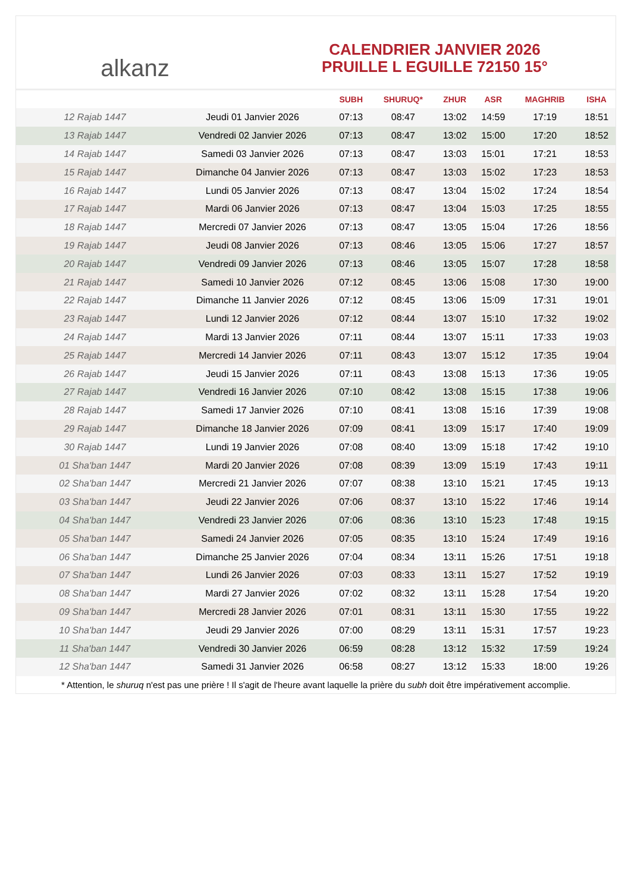alkanz
CALENDRIER JANVIER 2026
PRUILLE L EGUILLE 72150 15°
| | | SUBH | SHURUQ* | ZHUR | ASR | MAGHRIB | ISHA |
| --- | --- | --- | --- | --- | --- | --- | --- |
| 12 Rajab 1447 | Jeudi 01 Janvier 2026 | 07:13 | 08:47 | 13:02 | 14:59 | 17:19 | 18:51 |
| 13 Rajab 1447 | Vendredi 02 Janvier 2026 | 07:13 | 08:47 | 13:02 | 15:00 | 17:20 | 18:52 |
| 14 Rajab 1447 | Samedi 03 Janvier 2026 | 07:13 | 08:47 | 13:03 | 15:01 | 17:21 | 18:53 |
| 15 Rajab 1447 | Dimanche 04 Janvier 2026 | 07:13 | 08:47 | 13:03 | 15:02 | 17:23 | 18:53 |
| 16 Rajab 1447 | Lundi 05 Janvier 2026 | 07:13 | 08:47 | 13:04 | 15:02 | 17:24 | 18:54 |
| 17 Rajab 1447 | Mardi 06 Janvier 2026 | 07:13 | 08:47 | 13:04 | 15:03 | 17:25 | 18:55 |
| 18 Rajab 1447 | Mercredi 07 Janvier 2026 | 07:13 | 08:47 | 13:05 | 15:04 | 17:26 | 18:56 |
| 19 Rajab 1447 | Jeudi 08 Janvier 2026 | 07:13 | 08:46 | 13:05 | 15:06 | 17:27 | 18:57 |
| 20 Rajab 1447 | Vendredi 09 Janvier 2026 | 07:13 | 08:46 | 13:05 | 15:07 | 17:28 | 18:58 |
| 21 Rajab 1447 | Samedi 10 Janvier 2026 | 07:12 | 08:45 | 13:06 | 15:08 | 17:30 | 19:00 |
| 22 Rajab 1447 | Dimanche 11 Janvier 2026 | 07:12 | 08:45 | 13:06 | 15:09 | 17:31 | 19:01 |
| 23 Rajab 1447 | Lundi 12 Janvier 2026 | 07:12 | 08:44 | 13:07 | 15:10 | 17:32 | 19:02 |
| 24 Rajab 1447 | Mardi 13 Janvier 2026 | 07:11 | 08:44 | 13:07 | 15:11 | 17:33 | 19:03 |
| 25 Rajab 1447 | Mercredi 14 Janvier 2026 | 07:11 | 08:43 | 13:07 | 15:12 | 17:35 | 19:04 |
| 26 Rajab 1447 | Jeudi 15 Janvier 2026 | 07:11 | 08:43 | 13:08 | 15:13 | 17:36 | 19:05 |
| 27 Rajab 1447 | Vendredi 16 Janvier 2026 | 07:10 | 08:42 | 13:08 | 15:15 | 17:38 | 19:06 |
| 28 Rajab 1447 | Samedi 17 Janvier 2026 | 07:10 | 08:41 | 13:08 | 15:16 | 17:39 | 19:08 |
| 29 Rajab 1447 | Dimanche 18 Janvier 2026 | 07:09 | 08:41 | 13:09 | 15:17 | 17:40 | 19:09 |
| 30 Rajab 1447 | Lundi 19 Janvier 2026 | 07:08 | 08:40 | 13:09 | 15:18 | 17:42 | 19:10 |
| 01 Sha'ban 1447 | Mardi 20 Janvier 2026 | 07:08 | 08:39 | 13:09 | 15:19 | 17:43 | 19:11 |
| 02 Sha'ban 1447 | Mercredi 21 Janvier 2026 | 07:07 | 08:38 | 13:10 | 15:21 | 17:45 | 19:13 |
| 03 Sha'ban 1447 | Jeudi 22 Janvier 2026 | 07:06 | 08:37 | 13:10 | 15:22 | 17:46 | 19:14 |
| 04 Sha'ban 1447 | Vendredi 23 Janvier 2026 | 07:06 | 08:36 | 13:10 | 15:23 | 17:48 | 19:15 |
| 05 Sha'ban 1447 | Samedi 24 Janvier 2026 | 07:05 | 08:35 | 13:10 | 15:24 | 17:49 | 19:16 |
| 06 Sha'ban 1447 | Dimanche 25 Janvier 2026 | 07:04 | 08:34 | 13:11 | 15:26 | 17:51 | 19:18 |
| 07 Sha'ban 1447 | Lundi 26 Janvier 2026 | 07:03 | 08:33 | 13:11 | 15:27 | 17:52 | 19:19 |
| 08 Sha'ban 1447 | Mardi 27 Janvier 2026 | 07:02 | 08:32 | 13:11 | 15:28 | 17:54 | 19:20 |
| 09 Sha'ban 1447 | Mercredi 28 Janvier 2026 | 07:01 | 08:31 | 13:11 | 15:30 | 17:55 | 19:22 |
| 10 Sha'ban 1447 | Jeudi 29 Janvier 2026 | 07:00 | 08:29 | 13:11 | 15:31 | 17:57 | 19:23 |
| 11 Sha'ban 1447 | Vendredi 30 Janvier 2026 | 06:59 | 08:28 | 13:12 | 15:32 | 17:59 | 19:24 |
| 12 Sha'ban 1447 | Samedi 31 Janvier 2026 | 06:58 | 08:27 | 13:12 | 15:33 | 18:00 | 19:26 |
* Attention, le shuruq n'est pas une prière ! Il s'agit de l'heure avant laquelle la prière du subh doit être impérativement accomplie.